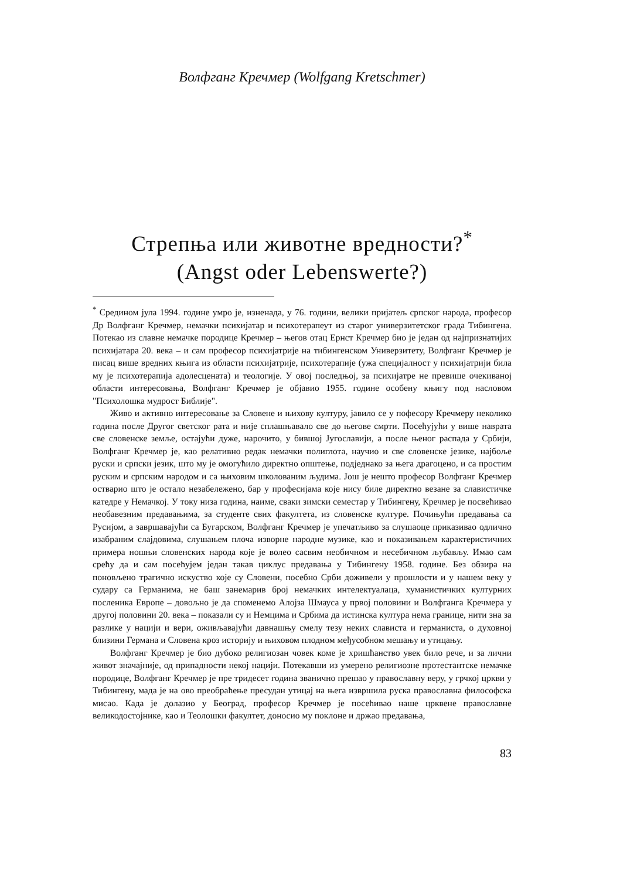Волфганг Кречмер (Wolfgang Kretschmer)
Стрепња или животне вредности?<sup>*</sup>
(Angst oder Lebenswerte?)
<sup>*</sup> Средином јула 1994. године умро је, изненада, у 76. години, велики пријатељ српског народа, професор Др Волфганг Кречмер, немачки психијатар и психотерапеут из старог универзитетског града Тибингена. Потекао из славне немачке породице Кречмер – његов отац Ернст Кречмер био је један од најпризнатијих психијатара 20. века – и сам професор психијатрије на тибингенском Универзитету, Волфганг Кречмер је писац више вредних књига из области психијатрије, психотерапије (ужа специјалност у психијатрији била му је психотерапија адолесцената) и теологије. У овој последњој, за психијатре не превише очекиваној области интересовања, Волфганг Кречмер је објавио 1955. године особену књигу под насловом "Психолошка мудрост Библије".
Живо и активно интересовање за Словене и њихову културу, јавило се у пофесору Кречмеру неколико година после Другог светског рата и није сплашњавало све до његове смрти. Посећујући у више наврата све словенске земље, остајући дуже, нарочито, у бившој Југославији, а после њеног распада у Србији, Волфганг Кречмер је, као релативно редак немачки полиглота, научио и све словенске језике, најбоље руски и српски језик, што му је омогућило директно општење, подједнако за њега драгоцено, и са простим руским и српским народом и са њиховим школованим људима. Још је нешто професор Волфганг Кречмер остварио што је остало незабележено, бар у професијама које нису биле директно везане за славистичке катедре у Немачкој. У току низа година, наиме, сваки зимски семестар у Тибингену, Кречмер је посвећивао необавезним предавањима, за студенте свих факултета, из словенске културе. Почињући предавања са Русијом, а завршавајући са Бугарском, Волфганг Кречмер је упечатљиво за слушаоце приказивао одлично изабраним слајдовима, слушањем плоча изворне народне музике, као и показивањем карактеристичних примера ношњи словенских народа које је волео сасвим необичном и несебичном љубављу. Имао сам срећу да и сам посећујем један такав циклус предавања у Тибингену 1958. године. Без обзира на поновљено трагично искуство које су Словени, посебно Срби доживели у прошлости и у нашем веку у судару са Германима, не баш занемарив број немачких интелектуалаца, хуманистичких културних посленика Европе – довољно је да споменемо Алојза Шмауса у првој половини и Волфганга Кречмера у другој половини 20. века – показали су и Немцима и Србима да истинска култура нема границе, нити зна за разлике у нацији и вери, оживљавајући давнашњу смелу тезу неких слависта и германиста, о духовној близини Германа и Словена кроз историју и њиховом плодном међусобном мешању и утицању.
Волфганг Кречмер је био дубоко религиозан човек коме је хришћанство увек било рече, и за лични живот значајније, од припадности некој нацији. Потекавши из умерено религиозне протестантске немачке породице, Волфганг Кречмер је пре тридесет година званично прешао у православну веру, у грчкој цркви у Тибингену, мада је на ово преобраћење пресудан утицај на њега извршила руска православна философска мисао. Када је долазио у Београд, професор Кречмер је посећивао наше црквене православне великодостојнике, као и Теолошки факултет, доносио му поклоне и држао предавања,
83